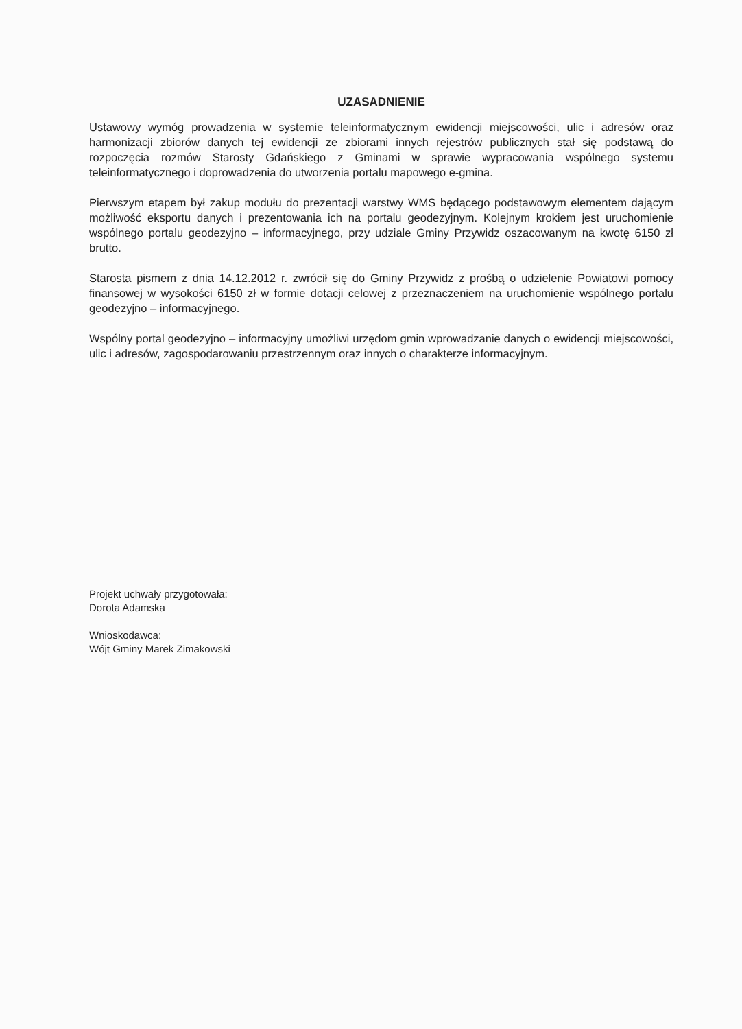UZASADNIENIE
Ustawowy wymóg prowadzenia w systemie teleinformatycznym ewidencji miejscowości, ulic i adresów oraz harmonizacji zbiorów danych tej ewidencji ze zbiorami innych rejestrów publicznych stał się podstawą do rozpoczęcia rozmów Starosty Gdańskiego z Gminami w sprawie wypracowania wspólnego systemu teleinformatycznego i doprowadzenia do utworzenia portalu mapowego e-gmina.
Pierwszym etapem był zakup modułu do prezentacji warstwy WMS będącego podstawowym elementem dającym możliwość eksportu danych i prezentowania ich na portalu geodezyjnym. Kolejnym krokiem jest uruchomienie wspólnego portalu geodezyjno – informacyjnego, przy udziale Gminy Przywidz oszacowanym na kwotę 6150 zł brutto.
Starosta pismem z dnia 14.12.2012 r. zwrócił się do Gminy Przywidz z prośbą o udzielenie Powiatowi pomocy finansowej w wysokości 6150 zł w formie dotacji celowej z przeznaczeniem na uruchomienie wspólnego portalu geodezyjno – informacyjnego.
Wspólny portal geodezyjno – informacyjny umożliwi urzędom gmin wprowadzanie danych o ewidencji miejscowości, ulic i adresów, zagospodarowaniu przestrzennym oraz innych o charakterze informacyjnym.
Projekt uchwały przygotowała:
Dorota Adamska
Wnioskodawca:
Wójt Gminy Marek Zimakowski